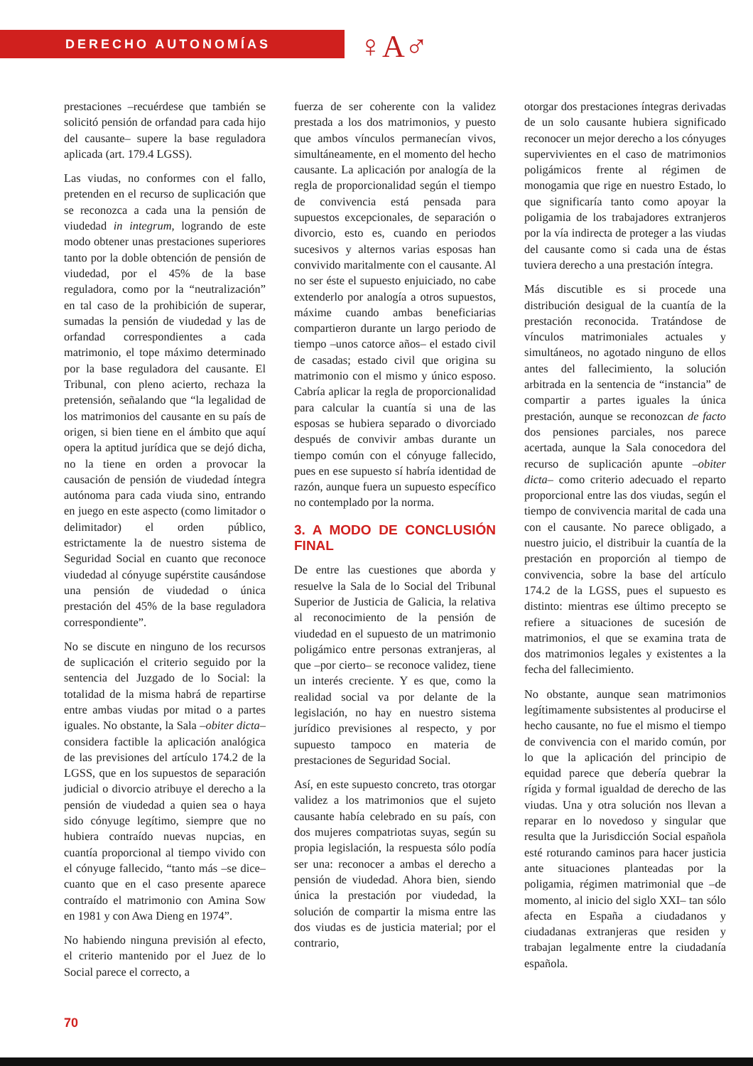DERECHO AUTONOMÍAS
♀A♂
prestaciones –recuérdese que también se solicitó pensión de orfandad para cada hijo del causante– supere la base reguladora aplicada (art. 179.4 LGSS).
Las viudas, no conformes con el fallo, pretenden en el recurso de suplicación que se reconozca a cada una la pensión de viudedad in integrum, logrando de este modo obtener unas prestaciones superiores tanto por la doble obtención de pensión de viudedad, por el 45% de la base reguladora, como por la “neutralización” en tal caso de la prohibición de superar, sumadas la pensión de viudedad y las de orfandad correspondientes a cada matrimonio, el tope máximo determinado por la base reguladora del causante. El Tribunal, con pleno acierto, rechaza la pretensión, señalando que “la legalidad de los matrimonios del causante en su país de origen, si bien tiene en el ámbito que aquí opera la aptitud jurídica que se dejó dicha, no la tiene en orden a provocar la causación de pensión de viudedad íntegra autónoma para cada viuda sino, entrando en juego en este aspecto (como limitador o delimitador) el orden público, estrictamente la de nuestro sistema de Seguridad Social en cuanto que reconoce viudedad al cónyuge supérstite causándose una pensión de viudedad o única prestación del 45% de la base reguladora correspondiente”.
No se discute en ninguno de los recursos de suplicación el criterio seguido por la sentencia del Juzgado de lo Social: la totalidad de la misma habrá de repartirse entre ambas viudas por mitad o a partes iguales. No obstante, la Sala –obiter dicta– considera factible la aplicación analógica de las previsiones del artículo 174.2 de la LGSS, que en los supuestos de separación judicial o divorcio atribuye el derecho a la pensión de viudedad a quien sea o haya sido cónyuge legítimo, siempre que no hubiera contraído nuevas nupcias, en cuantía proporcional al tiempo vivido con el cónyuge fallecido, “tanto más –se dice– cuanto que en el caso presente aparece contraído el matrimonio con Amina Sow en 1981 y con Awa Dieng en 1974”.
No habiendo ninguna previsión al efecto, el criterio mantenido por el Juez de lo Social parece el correcto, a
fuerza de ser coherente con la validez prestada a los dos matrimonios, y puesto que ambos vínculos permanecían vivos, simultáneamente, en el momento del hecho causante. La aplicación por analogía de la regla de proporcionalidad según el tiempo de convivencia está pensada para supuestos excepcionales, de separación o divorcio, esto es, cuando en periodos sucesivos y alternos varias esposas han convivido maritalmente con el causante. Al no ser éste el supuesto enjuiciado, no cabe extenderlo por analogía a otros supuestos, máxime cuando ambas beneficiarias compartieron durante un largo periodo de tiempo –unos catorce años– el estado civil de casadas; estado civil que origina su matrimonio con el mismo y único esposo. Cabría aplicar la regla de proporcionalidad para calcular la cuantía si una de las esposas se hubiera separado o divorciado después de convivir ambas durante un tiempo común con el cónyuge fallecido, pues en ese supuesto sí habría identidad de razón, aunque fuera un supuesto específico no contemplado por la norma.
3. A MODO DE CONCLUSIÓN FINAL
De entre las cuestiones que aborda y resuelve la Sala de lo Social del Tribunal Superior de Justicia de Galicia, la relativa al reconocimiento de la pensión de viudedad en el supuesto de un matrimonio poligámico entre personas extranjeras, al que –por cierto– se reconoce validez, tiene un interés creciente. Y es que, como la realidad social va por delante de la legislación, no hay en nuestro sistema jurídico previsiones al respecto, y por supuesto tampoco en materia de prestaciones de Seguridad Social.
Así, en este supuesto concreto, tras otorgar validez a los matrimonios que el sujeto causante había celebrado en su país, con dos mujeres compatriotas suyas, según su propia legislación, la respuesta sólo podía ser una: reconocer a ambas el derecho a pensión de viudedad. Ahora bien, siendo única la prestación por viudedad, la solución de compartir la misma entre las dos viudas es de justicia material; por el contrario,
otorgar dos prestaciones íntegras derivadas de un solo causante hubiera significado reconocer un mejor derecho a los cónyuges supervivientes en el caso de matrimonios poligámicos frente al régimen de monogamia que rige en nuestro Estado, lo que significaría tanto como apoyar la poligamia de los trabajadores extranjeros por la vía indirecta de proteger a las viudas del causante como si cada una de éstas tuviera derecho a una prestación íntegra.
Más discutible es si procede una distribución desigual de la cuantía de la prestación reconocida. Tratándose de vínculos matrimoniales actuales y simultáneos, no agotado ninguno de ellos antes del fallecimiento, la solución arbitrada en la sentencia de “instancia” de compartir a partes iguales la única prestación, aunque se reconozcan de facto dos pensiones parciales, nos parece acertada, aunque la Sala conocedora del recurso de suplicación apunte –obiter dicta– como criterio adecuado el reparto proporcional entre las dos viudas, según el tiempo de convivencia marital de cada una con el causante. No parece obligado, a nuestro juicio, el distribuir la cuantía de la prestación en proporción al tiempo de convivencia, sobre la base del artículo 174.2 de la LGSS, pues el supuesto es distinto: mientras ese último precepto se refiere a situaciones de sucesión de matrimonios, el que se examina trata de dos matrimonios legales y existentes a la fecha del fallecimiento.
No obstante, aunque sean matrimonios legítimamente subsistentes al producirse el hecho causante, no fue el mismo el tiempo de convivencia con el marido común, por lo que la aplicación del principio de equidad parece que debería quebrar la rígida y formal igualdad de derecho de las viudas. Una y otra solución nos llevan a reparar en lo novedoso y singular que resulta que la Jurisdicción Social española esté roturando caminos para hacer justicia ante situaciones planteadas por la poligamia, régimen matrimonial que –de momento, al inicio del siglo XXI– tan sólo afecta en España a ciudadanos y ciudadanas extranjeras que residen y trabajan legalmente entre la ciudadanía española.
70